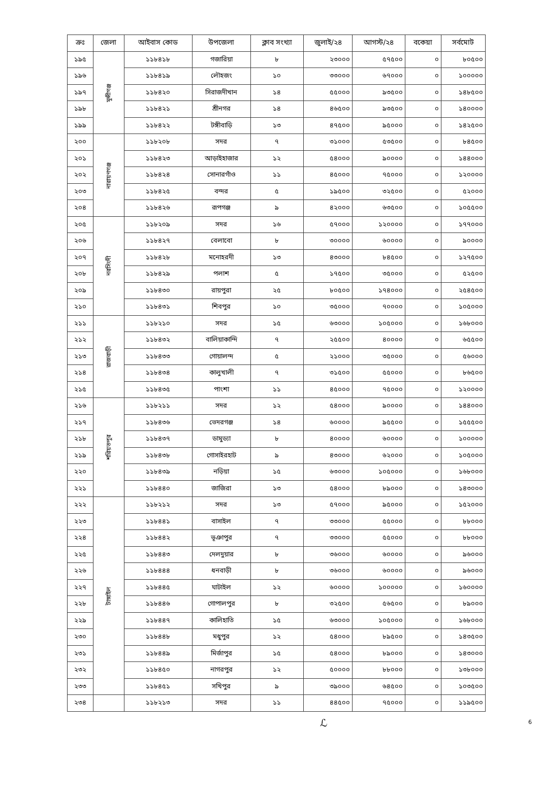| ক্রঃ | জেলা | আইবাস কোড | উপজেলা | ক্লাব সংখ্যা | জুলাই/২৪ | আগস্ট/২৪ | বকেয়া | সর্বমোট |
| --- | --- | --- | --- | --- | --- | --- | --- | --- |
| ১৯৫ | মুন্সীগঞ্জ | ১১৮৪১৮ | গজারিয়া | ৮ | ২৩০০০ | ৫৭৫০০ | ০ | ৮০৫০০ |
| ১৯৬ | | ১১৮৪১৯ | লৌহজং | ১০ | ৩৩০০০ | ৬৭০০০ | ০ | ১০০০০০ |
| ১৯৭ | | ১১৮৪২০ | সিরাজদীখান | ১৪ | ৫৫০০০ | ৯৩৫০০ | ০ | ১৪৮৫০০ |
| ১৯৮ | | ১১৮৪২১ | শ্রীনগর | ১৪ | ৪৬৫০০ | ৯৩৫০০ | ০ | ১৪০০০০ |
| ১৯৯ | | ১১৮৪২২ | টঙ্গীবাড়ি | ১৩ | ৪৭৫০০ | ৯৫০০০ | ০ | ১৪২৫০০ |
| ২০০ | নারায়ণগঞ্জ | ১১৮২০৮ | সদর | ৭ | ৩১০০০ | ৫৩৫০০ | ০ | ৮৪৫০০ |
| ২০১ | | ১১৮৪২৩ | আড়াইহাজার | ১২ | ৫৪০০০ | ৯০০০০ | ০ | ১৪৪০০০ |
| ২০২ | | ১১৮৪২৪ | সোনারগাঁও | ১১ | ৪৫০০০ | ৭৫০০০ | ০ | ১২০০০০ |
| ২০৩ | | ১১৮৪২৫ | বন্দর | ৫ | ১৯৫০০ | ৩২৫০০ | ০ | ৫২০০০ |
| ২০৪ | | ১১৮৪২৬ | রূপগঞ্জ | ৯ | ৪২০০০ | ৬৩৫০০ | ০ | ১০৫৫০০ |
| ২০৫ | নরসিংদী | ১১৮২০৯ | সদর | ১৬ | ৫৭০০০ | ১২০০০০ | ০ | ১৭৭০০০ |
| ২০৬ | | ১১৮৪২৭ | বেলাবো | ৮ | ৩০০০০ | ৬০০০০ | ০ | ৯০০০০ |
| ২০৭ | | ১১৮৪২৮ | মনোহরদী | ১৩ | ৪৩০০০ | ৮৪৫০০ | ০ | ১২৭৫০০ |
| ২০৮ | | ১১৮৪২৯ | পলাশ | ৫ | ১৭৫০০ | ৩৫০০০ | ০ | ৫২৫০০ |
| ২০৯ | | ১১৮৪৩০ | রায়পুরা | ২৫ | ৮০৫০০ | ১৭৪০০০ | ০ | ২৫৪৫০০ |
| ২১০ | | ১১৮৪৩১ | শিবপুর | ১০ | ৩৫০০০ | ৭০০০০ | ০ | ১০৫০০০ |
| ২১১ | রাজবাড়ী | ১১৮২১০ | সদর | ১৫ | ৬৩০০০ | ১০৫০০০ | ০ | ১৬৮০০০ |
| ২১২ | | ১১৮৪৩২ | বালিয়াকান্দি | ৭ | ২৫৫০০ | ৪০০০০ | ০ | ৬৫৫০০ |
| ২১৩ | | ১১৮৪৩৩ | গোয়ালন্দ | ৫ | ২১০০০ | ৩৫০০০ | ০ | ৫৬০০০ |
| ২১৪ | | ১১৮৪৩৪ | কালুখালী | ৭ | ৩১৫০০ | ৫৫০০০ | ০ | ৮৬৫০০ |
| ২১৫ | | ১১৮৪৩৫ | পাংশা | ১১ | ৪৫০০০ | ৭৫০০০ | ০ | ১২০০০০ |
| ২১৬ | শরিয়তপুর | ১১৮২১১ | সদর | ১২ | ৫৪০০০ | ৯০০০০ | ০ | ১৪৪০০০ |
| ২১৭ | | ১১৮৪৩৬ | ভেদরগঞ্জ | ১৪ | ৬০০০০ | ৯৫৫০০ | ০ | ১৫৫৫০০ |
| ২১৮ | | ১১৮৪৩৭ | ডামুড্যা | ৮ | ৪০০০০ | ৬০০০০ | ০ | ১০০০০০ |
| ২১৯ | | ১১৮৪৩৮ | গোসাইরহাট | ৯ | ৪৩০০০ | ৬২০০০ | ০ | ১০৫০০০ |
| ২২০ | | ১১৮৪৩৯ | নড়িয়া | ১৫ | ৬৩০০০ | ১০৫০০০ | ০ | ১৬৮০০০ |
| ২২১ | | ১১৮৪৪০ | জাজিরা | ১৩ | ৫৪০০০ | ৮৯০০০ | ০ | ১৪৩০০০ |
| ২২২ | টাঙ্গাইল | ১১৮২১২ | সদর | ১৩ | ৫৭০০০ | ৯৫০০০ | ০ | ১৫২০০০ |
| ২২৩ | | ১১৮৪৪১ | বাসাইল | ৭ | ৩৩০০০ | ৫৫০০০ | ০ | ৮৮০০০ |
| ২২৪ | | ১১৮৪৪২ | ভূঞাপুর | ৭ | ৩৩০০০ | ৫৫০০০ | ০ | ৮৮০০০ |
| ২২৫ | | ১১৮৪৪৩ | দেলদুয়ার | ৮ | ৩৬০০০ | ৬০০০০ | ০ | ৯৬০০০ |
| ২২৬ | | ১১৮৪৪৪ | ধনবাড়ী | ৮ | ৩৬০০০ | ৬০০০০ | ০ | ৯৬০০০ |
| ২২৭ | | ১১৮৪৪৫ | ঘাটাইল | ১২ | ৬০০০০ | ১০০০০০ | ০ | ১৬০০০০ |
| ২২৮ | | ১১৮৪৪৬ | গোপালপুর | ৮ | ৩২৫০০ | ৫৬৫০০ | ০ | ৮৯০০০ |
| ২২৯ | | ১১৮৪৪৭ | কালিহাতি | ১৫ | ৬৩০০০ | ১০৫০০০ | ০ | ১৬৮০০০ |
| ২৩০ | | ১১৮৪৪৮ | মধুপুর | ১২ | ৫৪০০০ | ৮৯৫০০ | ০ | ১৪৩৫০০ |
| ২৩১ | | ১১৮৪৪৯ | মির্জাপুর | ১৫ | ৫৪০০০ | ৮৯০০০ | ০ | ১৪৩০০০ |
| ২৩২ | | ১১৮৪৫০ | নাগরপুর | ১২ | ৫০০০০ | ৮৮০০০ | ০ | ১৩৮০০০ |
| ২৩৩ | | ১১৮৪৫১ | সখিপুর | ৯ | ৩৯০০০ | ৬৪৫০০ | ০ | ১০৩৫০০ |
| ২৩৪ | | ১১৮২১৩ | সদর | ১১ | ৪৪৫০০ | ৭৫০০০ | ০ | ১১৯৫০০ |
ℒ
6